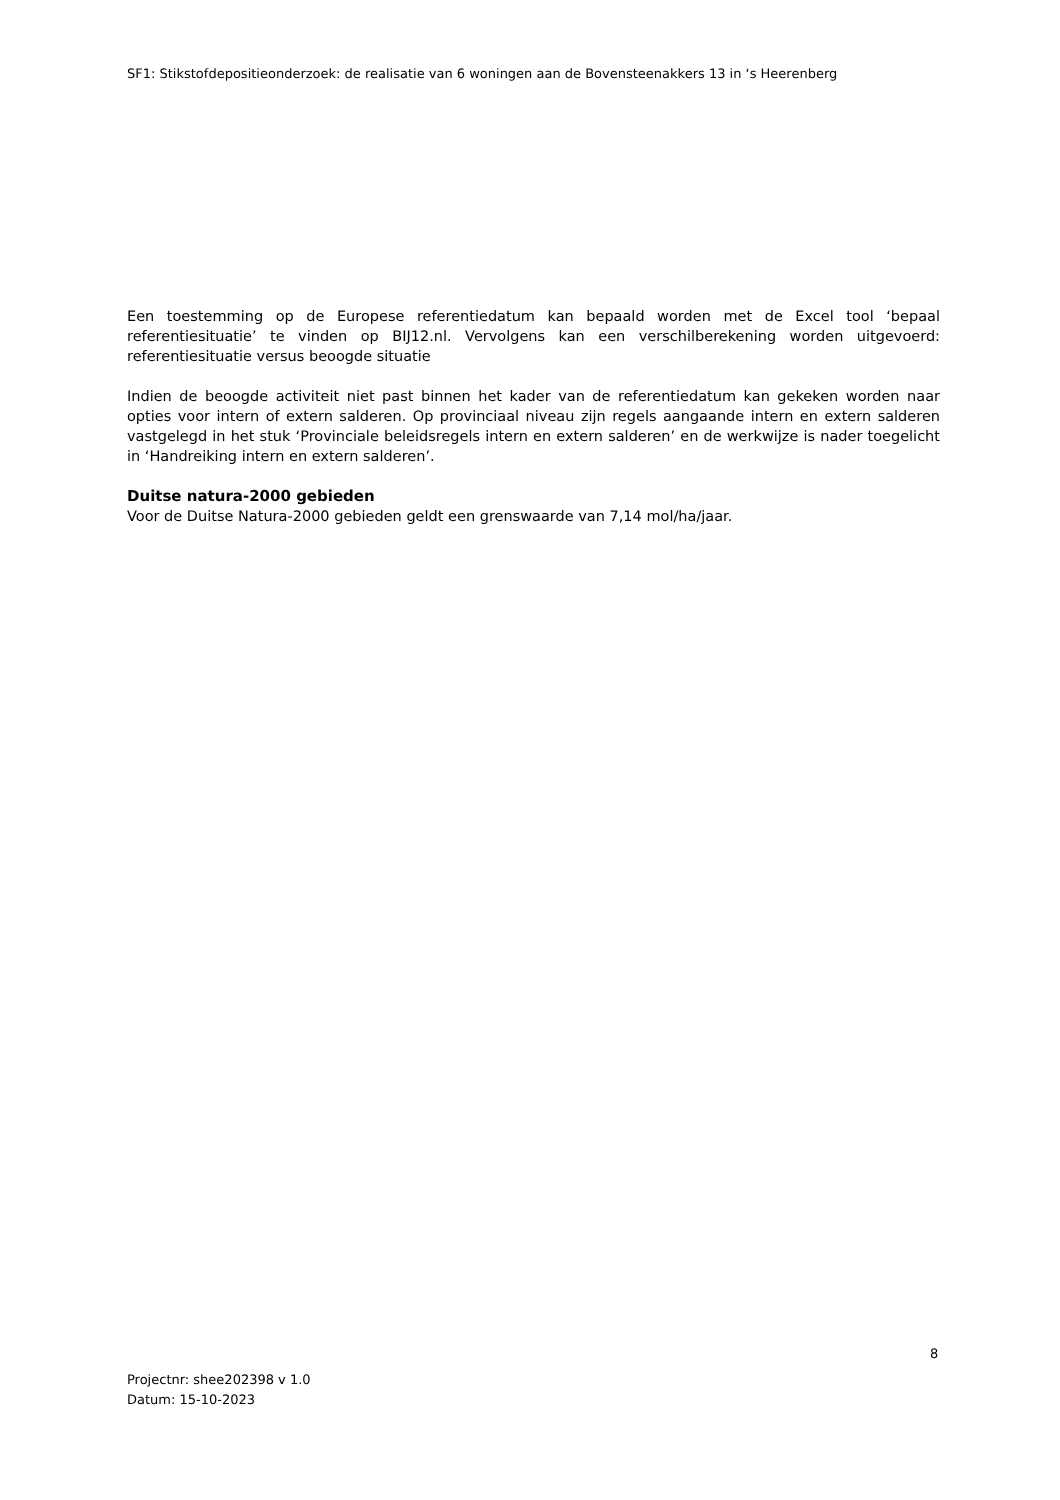SF1: Stikstofdepositieonderzoek: de realisatie van 6 woningen aan de Bovensteenakkers 13 in ‘s Heerenberg
Een toestemming op de Europese referentiedatum kan bepaald worden met de Excel tool ‘bepaal referentiesituatie’ te vinden op BIJ12.nl. Vervolgens kan een verschilberekening worden uitgevoerd: referentiesituatie versus beoogde situatie
Indien de beoogde activiteit niet past binnen het kader van de referentiedatum kan gekeken worden naar opties voor intern of extern salderen. Op provinciaal niveau zijn regels aangaande intern en extern salderen vastgelegd in het stuk ‘Provinciale beleidsregels intern en extern salderen’ en de werkwijze is nader toegelicht in ‘Handreiking intern en extern salderen’.
Duitse natura-2000 gebieden
Voor de Duitse Natura-2000 gebieden geldt een grenswaarde van 7,14 mol/ha/jaar.
8
Projectnr: shee202398 v 1.0
Datum: 15-10-2023